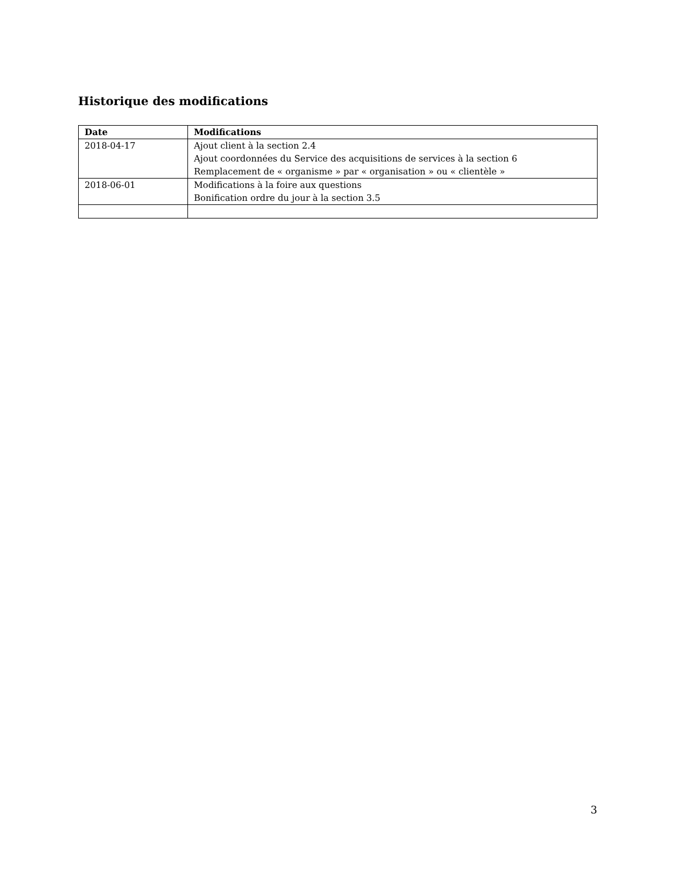Historique des modifications
| Date | Modifications |
| --- | --- |
| 2018-04-17 | Ajout client à la section 2.4 Ajout coordonnées du Service des acquisitions de services à la section 6 Remplacement de « organisme » par « organisation » ou « clientèle » |
| 2018-06-01 | Modifications à la foire aux questions Bonification ordre du jour à la section 3.5 |
3